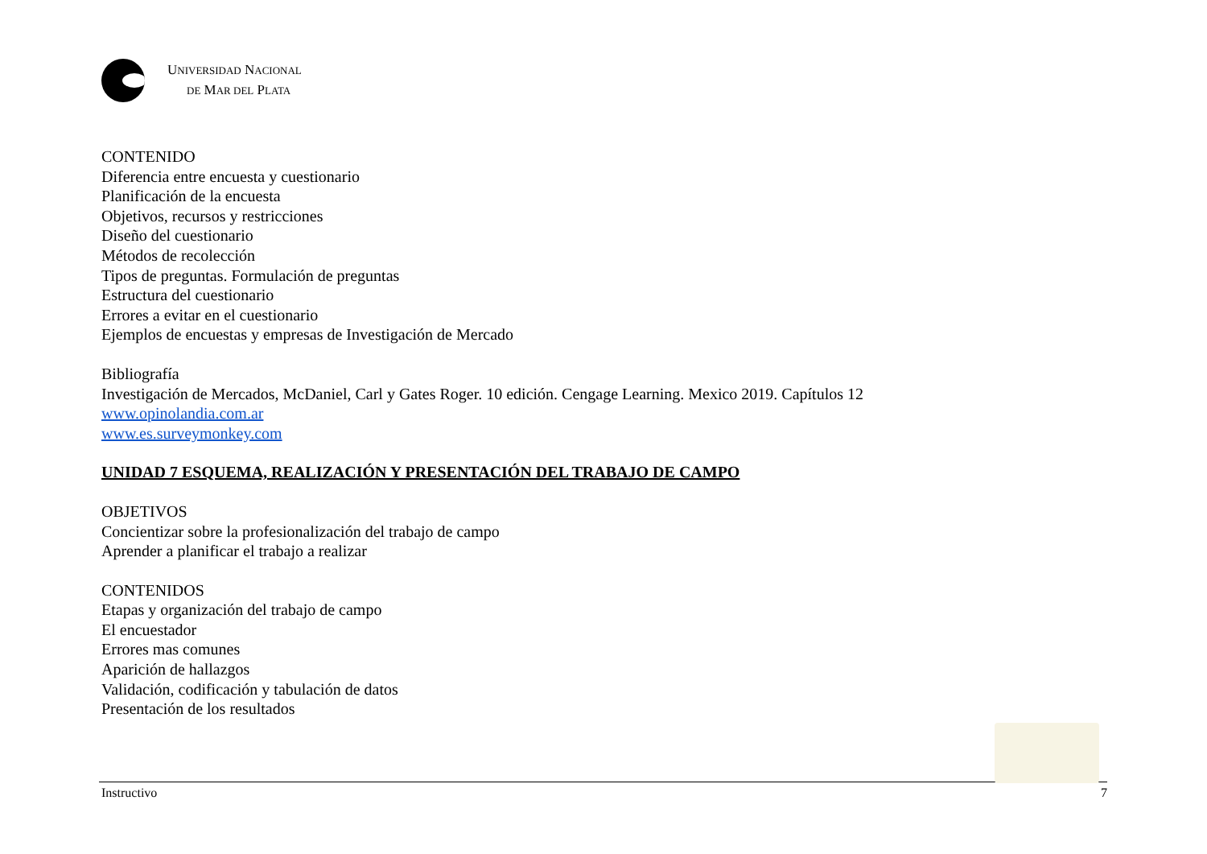UNIVERSIDAD NACIONAL
DE MAR DEL PLATA
CONTENIDO
Diferencia entre encuesta y cuestionario
Planificación de la encuesta
Objetivos, recursos y restricciones
Diseño del cuestionario
Métodos de recolección
Tipos de preguntas. Formulación de preguntas
Estructura del cuestionario
Errores a evitar en el cuestionario
Ejemplos de encuestas y empresas de Investigación de Mercado
Bibliografía
Investigación de Mercados, McDaniel, Carl y Gates Roger. 10 edición. Cengage Learning. Mexico 2019. Capítulos 12
www.opinolandia.com.ar
www.es.surveymonkey.com
UNIDAD 7 ESQUEMA, REALIZACIÓN Y PRESENTACIÓN DEL TRABAJO DE CAMPO
OBJETIVOS
Concientizar sobre la profesionalización del trabajo de campo
Aprender a planificar el trabajo a realizar
CONTENIDOS
Etapas y organización del trabajo de campo
El encuestador
Errores mas comunes
Aparición de hallazgos
Validación, codificación y tabulación de datos
Presentación de los resultados
Instructivo 7